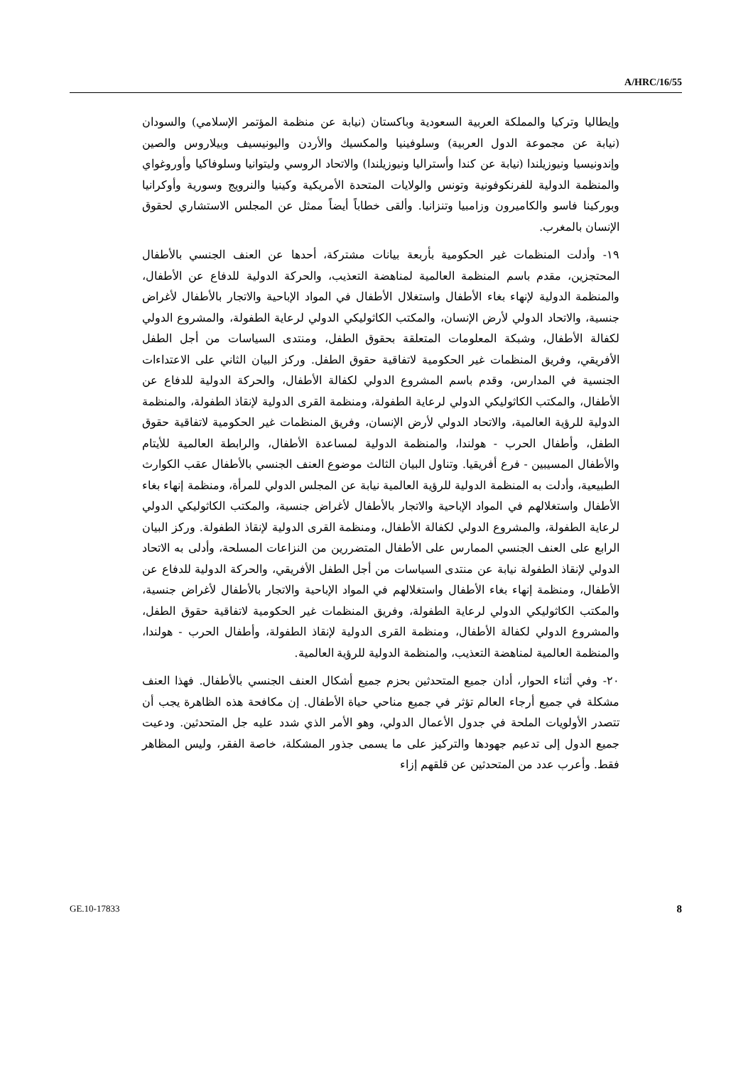A/HRC/16/55
وإيطاليا وتركيا والمملكة العربية السعودية وباكستان (نيابة عن منظمة المؤتمر الإسلامي) والسودان (نيابة عن مجموعة الدول العربية) وسلوفينيا والمكسيك والأردن واليونيسيف وبيلاروس والصين وإندونيسيا ونيوزيلندا (نيابة عن كندا وأستراليا ونيوزيلندا) والاتحاد الروسي وليتوانيا وسلوفاكيا وأوروغواي والمنظمة الدولية للفرنكوفونية وتونس والولايات المتحدة الأمريكية وكينيا والنرويج وسورية وأوكرانيا وبوركينا فاسو والكاميرون وزامبيا وتنزانيا. وألقى خطاباً أيضاً ممثل عن المجلس الاستشاري لحقوق الإنسان بالمغرب.
١٩- وأدلت المنظمات غير الحكومية بأربعة بيانات مشتركة، أحدها عن العنف الجنسي بالأطفال المحتجزين، مقدم باسم المنظمة العالمية لمناهضة التعذيب، والحركة الدولية للدفاع عن الأطفال، والمنظمة الدولية لإنهاء بغاء الأطفال واستغلال الأطفال في المواد الإباحية والاتجار بالأطفال لأغراض جنسية، والاتحاد الدولي لأرض الإنسان، والمكتب الكاثوليكي الدولي لرعاية الطفولة، والمشروع الدولي لكفالة الأطفال، وشبكة المعلومات المتعلقة بحقوق الطفل، ومنتدى السياسات من أجل الطفل الأفريقي، وفريق المنظمات غير الحكومية لاتفاقية حقوق الطفل. وركز البيان الثاني على الاعتداءات الجنسية في المدارس، وقدم باسم المشروع الدولي لكفالة الأطفال، والحركة الدولية للدفاع عن الأطفال، والمكتب الكاثوليكي الدولي لرعاية الطفولة، ومنظمة القرى الدولية لإنقاذ الطفولة، والمنظمة الدولية للرؤية العالمية، والاتحاد الدولي لأرض الإنسان، وفريق المنظمات غير الحكومية لاتفاقية حقوق الطفل، وأطفال الحرب - هولندا، والمنظمة الدولية لمساعدة الأطفال، والرابطة العالمية للأيتام والأطفال المسيبين - فرع أفريقيا. وتناول البيان الثالث موضوع العنف الجنسي بالأطفال عقب الكوارث الطبيعية، وأدلت به المنظمة الدولية للرؤية العالمية نيابة عن المجلس الدولي للمرأة، ومنظمة إنهاء بغاء الأطفال واستغلالهم في المواد الإباحية والاتجار بالأطفال لأغراض جنسية، والمكتب الكاثوليكي الدولي لرعاية الطفولة، والمشروع الدولي لكفالة الأطفال، ومنظمة القرى الدولية لإنقاذ الطفولة. وركز البيان الرابع على العنف الجنسي الممارس على الأطفال المتضررين من النزاعات المسلحة، وأدلى به الاتحاد الدولي لإنقاذ الطفولة نيابة عن منتدى السياسات من أجل الطفل الأفريقي، والحركة الدولية للدفاع عن الأطفال، ومنظمة إنهاء بغاء الأطفال واستغلالهم في المواد الإباحية والاتجار بالأطفال لأغراض جنسية، والمكتب الكاثوليكي الدولي لرعاية الطفولة، وفريق المنظمات غير الحكومية لاتفاقية حقوق الطفل، والمشروع الدولي لكفالة الأطفال، ومنظمة القرى الدولية لإنقاذ الطفولة، وأطفال الحرب - هولندا، والمنظمة العالمية لمناهضة التعذيب، والمنظمة الدولية للرؤية العالمية.
٢٠- وفي أثناء الحوار، أدان جميع المتحدثين بحزم جميع أشكال العنف الجنسي بالأطفال. فهذا العنف مشكلة في جميع أرجاء العالم تؤثر في جميع مناحي حياة الأطفال. إن مكافحة هذه الظاهرة يجب أن تتصدر الأولويات الملحة في جدول الأعمال الدولي، وهو الأمر الذي شدد عليه جل المتحدثين. ودعيت جميع الدول إلى تدعيم جهودها والتركيز على ما يسمى جذور المشكلة، خاصة الفقر، وليس المظاهر فقط. وأعرب عدد من المتحدثين عن قلقهم إزاء
GE.10-17833 8